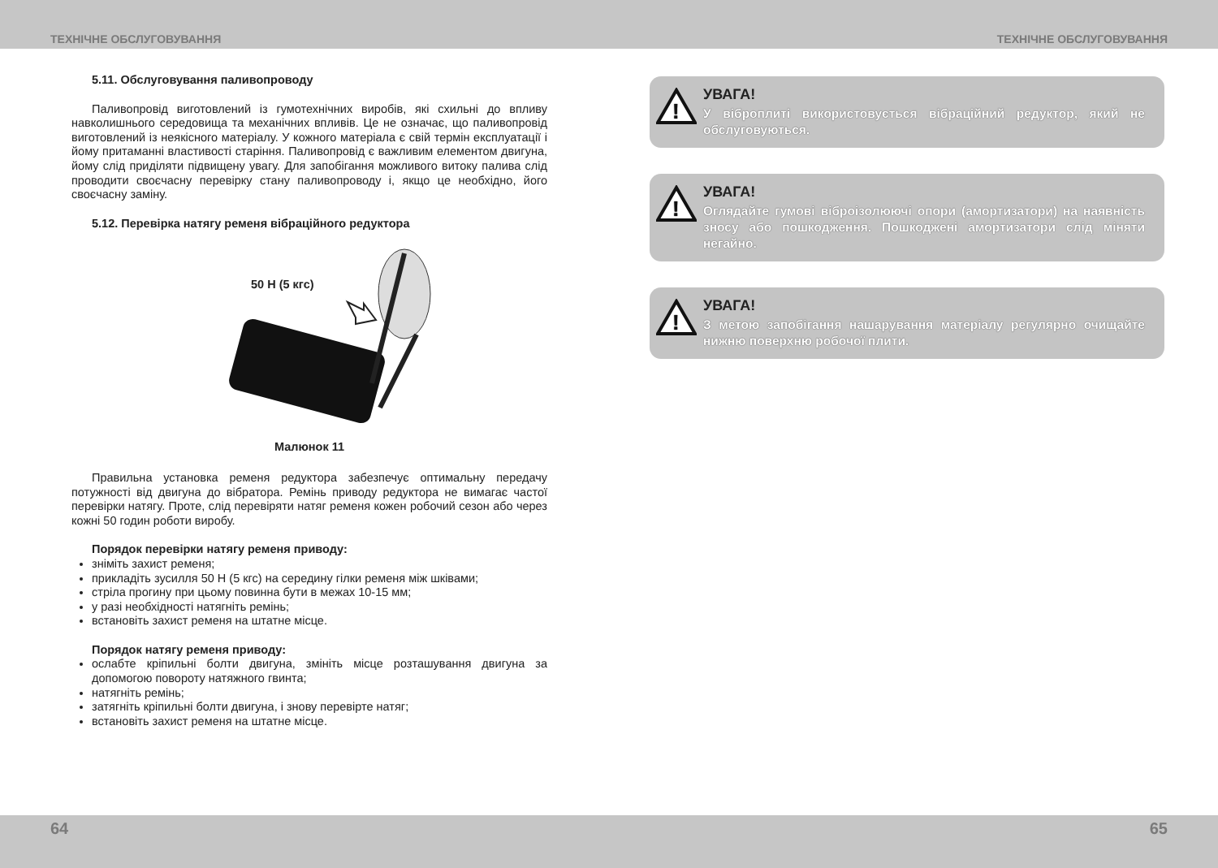ТЕХНІЧНЕ ОБСЛУГОВУВАННЯ ТЕХНІЧНЕ ОБСЛУГОВУВАННЯ
5.11. Обслуговування паливопроводу
Паливопровід виготовлений із гумотехнічних виробів, які схильні до впливу навколишнього середовища та механічних впливів. Це не означає, що паливопровід виготовлений із неякісного матеріалу. У кожного матеріала є свій термін експлуатації і йому притаманні властивості старіння. Паливопровід є важливим елементом двигуна, йому слід приділяти підвищену увагу. Для запобігання можливого витоку палива слід проводити своєчасну перевірку стану паливопроводу і, якщо це необхідно, його своєчасну заміну.
5.12. Перевірка натягу ременя вібраційного редуктора
50 Н (5 кгс)
Малюнок 11
Правильна установка ременя редуктора забезпечує оптимальну передачу потужності від двигуна до вібратора. Ремінь приводу редуктора не вимагає частої перевірки натягу. Проте, слід перевіряти натяг ременя кожен робочий сезон або через кожні 50 годин роботи виробу.
Порядок перевірки натягу ременя приводу:
зніміть захист ременя;
прикладіть зусилля 50 Н (5 кгс) на середину гілки ременя між шківами;
стріла прогину при цьому повинна бути в межах 10-15 мм;
у разі необхідності натягніть ремінь;
встановіть захист ременя на штатне місце.
Порядок натягу ременя приводу:
ослабте кріпильні болти двигуна, змініть місце розташування двигуна за допомогою повороту натяжного гвинта;
натягніть ремінь;
затягніть кріпильні болти двигуна, і знову перевірте натяг;
встановіть захист ременя на штатне місце.
!
УВАГА!
У віброплиті використовується вібраційний редуктор, який не обслуговуються.
!
УВАГА!
Оглядайте гумові віброізолюючі опори (амортизатори) на наявність зносу або пошкодження. Пошкоджені амортизатори слід міняти негайно.
!
УВАГА!
З метою запобігання нашарування матеріалу регулярно очищайте нижню поверхню робочої плити.
64 65